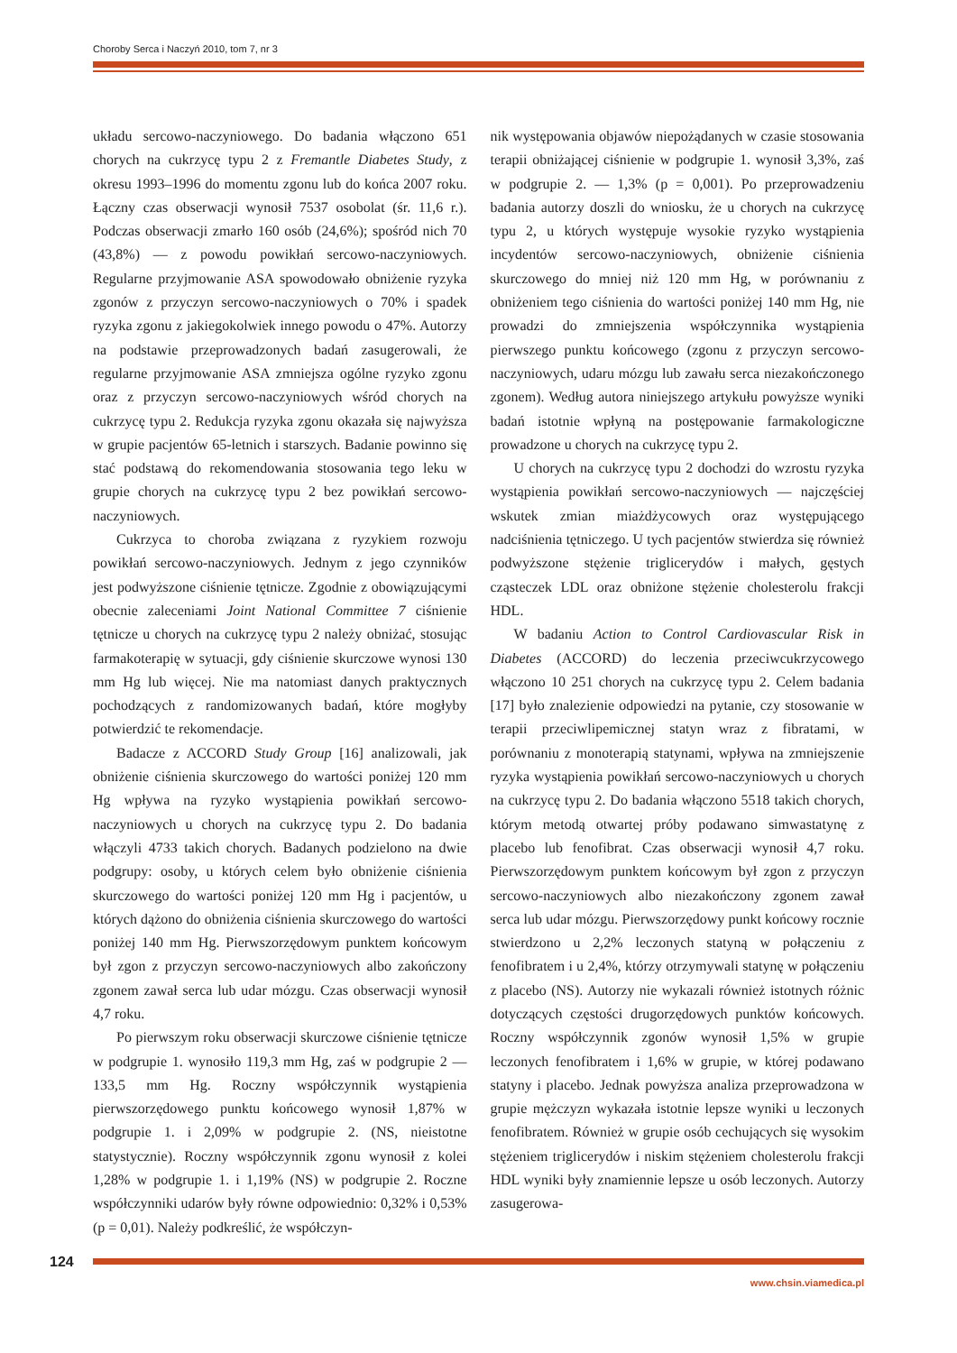Choroby Serca i Naczyń 2010, tom 7, nr 3
układu sercowo-naczyniowego. Do badania włączono 651 chorych na cukrzycę typu 2 z Fremantle Diabetes Study, z okresu 1993–1996 do momentu zgonu lub do końca 2007 roku. Łączny czas obserwacji wynosił 7537 osobolat (śr. 11,6 r.). Podczas obserwacji zmarło 160 osób (24,6%); spośród nich 70 (43,8%) — z powodu powikłań sercowo-naczyniowych. Regularne przyjmowanie ASA spowodowało obniżenie ryzyka zgonów z przyczyn sercowo-naczyniowych o 70% i spadek ryzyka zgonu z jakiegokolwiek innego powodu o 47%. Autorzy na podstawie przeprowadzonych badań zasugerowali, że regularne przyjmowanie ASA zmniejsza ogólne ryzyko zgonu oraz z przyczyn sercowo-naczyniowych wśród chorych na cukrzycę typu 2. Redukcja ryzyka zgonu okazała się najwyższa w grupie pacjentów 65-letnich i starszych. Badanie powinno się stać podstawą do rekomendowania stosowania tego leku w grupie chorych na cukrzycę typu 2 bez powikłań sercowo-naczyniowych.
Cukrzyca to choroba związana z ryzykiem rozwoju powikłań sercowo-naczyniowych. Jednym z jego czynników jest podwyższone ciśnienie tętnicze. Zgodnie z obowiązującymi obecnie zaleceniami Joint National Committee 7 ciśnienie tętnicze u chorych na cukrzycę typu 2 należy obniżać, stosując farmakoterapię w sytuacji, gdy ciśnienie skurczowe wynosi 130 mm Hg lub więcej. Nie ma natomiast danych praktycznych pochodzących z randomizowanych badań, które mogłyby potwierdzić te rekomendacje.
Badacze z ACCORD Study Group [16] analizowali, jak obniżenie ciśnienia skurczowego do wartości poniżej 120 mm Hg wpływa na ryzyko wystąpienia powikłań sercowo-naczyniowych u chorych na cukrzycę typu 2. Do badania włączyli 4733 takich chorych. Badanych podzielono na dwie podgrupy: osoby, u których celem było obniżenie ciśnienia skurczowego do wartości poniżej 120 mm Hg i pacjentów, u których dążono do obniżenia ciśnienia skurczowego do wartości poniżej 140 mm Hg. Pierwszorzędowym punktem końcowym był zgon z przyczyn sercowo-naczyniowych albo zakończony zgonem zawał serca lub udar mózgu. Czas obserwacji wynosił 4,7 roku.
Po pierwszym roku obserwacji skurczowe ciśnienie tętnicze w podgrupie 1. wynosiło 119,3 mm Hg, zaś w podgrupie 2 — 133,5 mm Hg. Roczny współczynnik wystąpienia pierwszorzędowego punktu końcowego wynosił 1,87% w podgrupie 1. i 2,09% w podgrupie 2. (NS, nieistotne statystycznie). Roczny współczynnik zgonu wynosił z kolei 1,28% w podgrupie 1. i 1,19% (NS) w podgrupie 2. Roczne współczynniki udarów były równe odpowiednio: 0,32% i 0,53% (p = 0,01). Należy podkreślić, że współczyn-
nik występowania objawów niepożądanych w czasie stosowania terapii obniżającej ciśnienie w podgrupie 1. wynosił 3,3%, zaś w podgrupie 2. — 1,3% (p = 0,001). Po przeprowadzeniu badania autorzy doszli do wniosku, że u chorych na cukrzycę typu 2, u których występuje wysokie ryzyko wystąpienia incydentów sercowo-naczyniowych, obniżenie ciśnienia skurczowego do mniej niż 120 mm Hg, w porównaniu z obniżeniem tego ciśnienia do wartości poniżej 140 mm Hg, nie prowadzi do zmniejszenia współczynnika wystąpienia pierwszego punktu końcowego (zgonu z przyczyn sercowo-naczyniowych, udaru mózgu lub zawału serca niezakończonego zgonem). Według autora niniejszego artykułu powyższe wyniki badań istotnie wpłyną na postępowanie farmakologiczne prowadzone u chorych na cukrzycę typu 2.
U chorych na cukrzycę typu 2 dochodzi do wzrostu ryzyka wystąpienia powikłań sercowo-naczyniowych — najczęściej wskutek zmian miażdżycowych oraz występującego nadciśnienia tętniczego. U tych pacjentów stwierdza się również podwyższone stężenie triglicerydów i małych, gęstych cząsteczek LDL oraz obniżone stężenie cholesterolu frakcji HDL.
W badaniu Action to Control Cardiovascular Risk in Diabetes (ACCORD) do leczenia przeciwcukrzycowego włączono 10 251 chorych na cukrzycę typu 2. Celem badania [17] było znalezienie odpowiedzi na pytanie, czy stosowanie w terapii przeciwlipemicznej statyn wraz z fibratami, w porównaniu z monoterapią statynami, wpływa na zmniejszenie ryzyka wystąpienia powikłań sercowo-naczyniowych u chorych na cukrzycę typu 2. Do badania włączono 5518 takich chorych, którym metodą otwartej próby podawano simwastatynę z placebo lub fenofibrat. Czas obserwacji wynosił 4,7 roku. Pierwszorzędowym punktem końcowym był zgon z przyczyn sercowo-naczyniowych albo niezakończony zgonem zawał serca lub udar mózgu. Pierwszorzędowy punkt końcowy rocznie stwierdzono u 2,2% leczonych statyną w połączeniu z fenofibratem i u 2,4%, którzy otrzymywali statynę w połączeniu z placebo (NS). Autorzy nie wykazali również istotnych różnic dotyczących częstości drugorzędowych punktów końcowych. Roczny współczynnik zgonów wynosił 1,5% w grupie leczonych fenofibratem i 1,6% w grupie, w której podawano statyny i placebo. Jednak powyższa analiza przeprowadzona w grupie mężczyzn wykazała istotnie lepsze wyniki u leczonych fenofibratem. Również w grupie osób cechujących się wysokim stężeniem triglicerydów i niskim stężeniem cholesterolu frakcji HDL wyniki były znamiennie lepsze u osób leczonych. Autorzy zasugerowa-
124
www.chsin.viamedica.pl